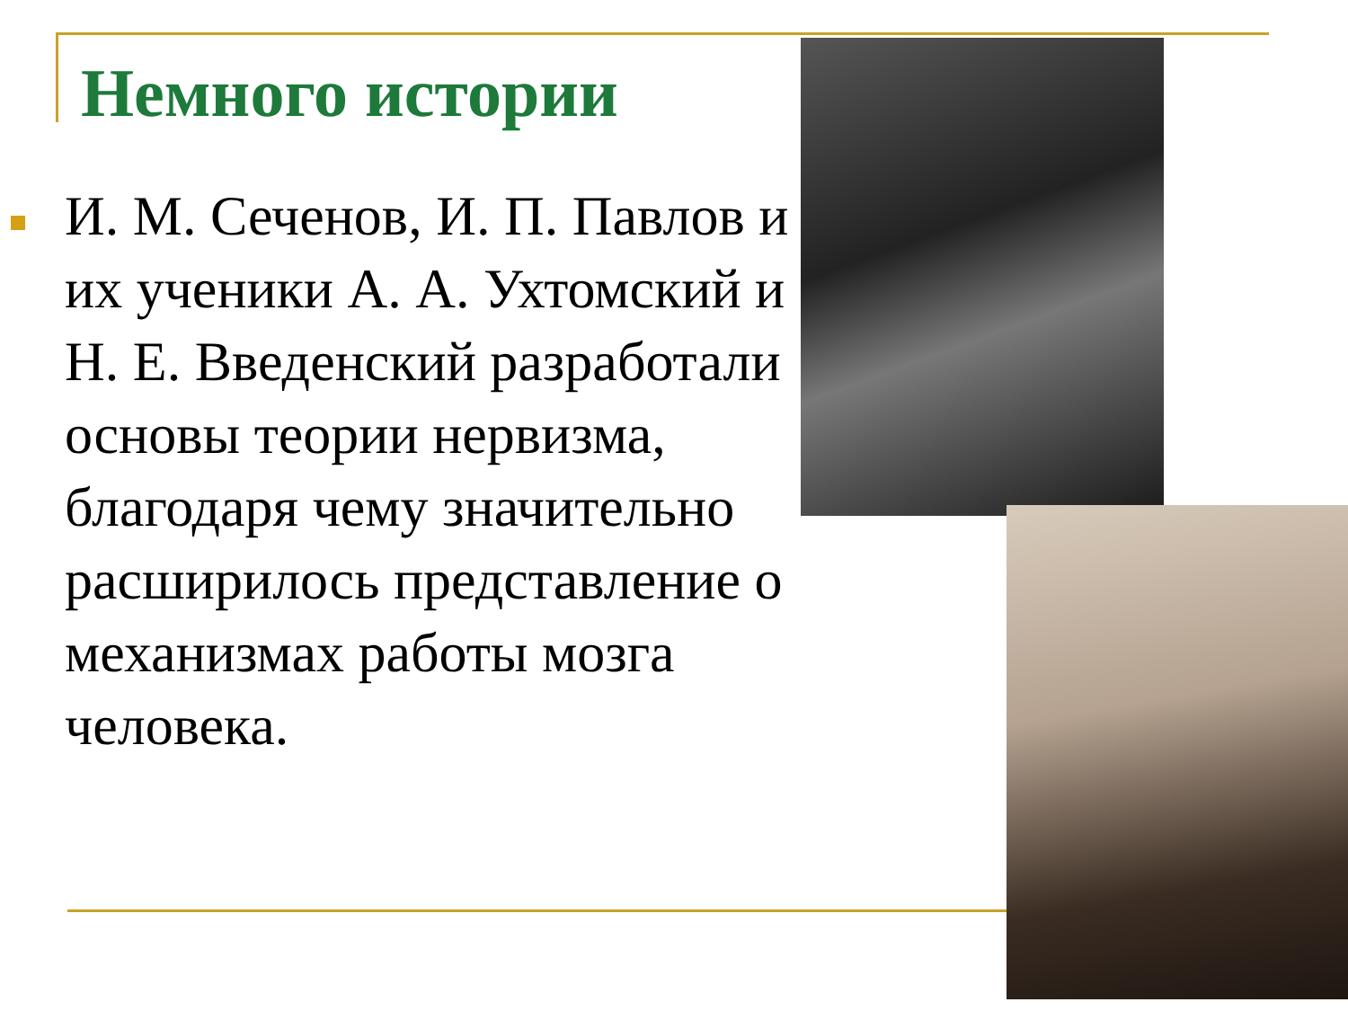Немного истории
И. М. Сеченов, И. П. Павлов и их ученики А. А. Ухтомский и Н. Е. Введенский разработали основы теории нервизма, благодаря чему значительно расширилось представление о механизмах работы мозга человека.